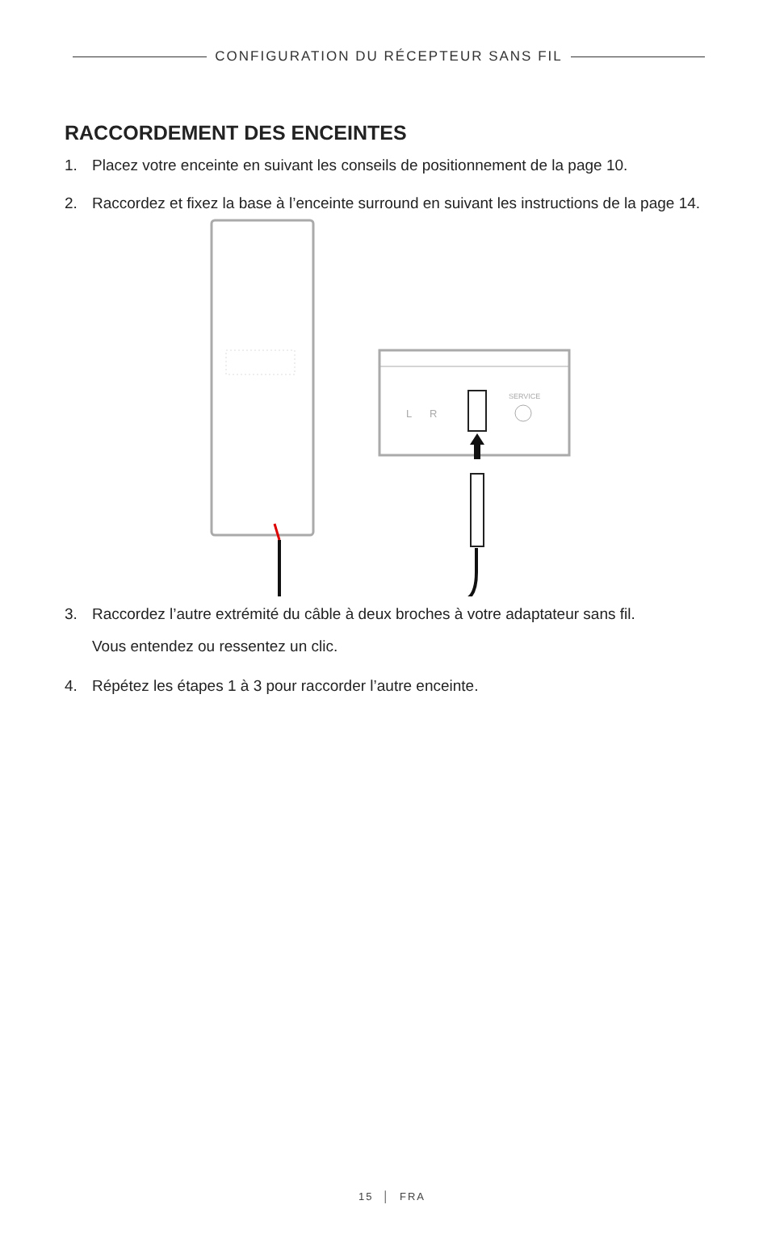CONFIGURATION DU RÉCEPTEUR SANS FIL
RACCORDEMENT DES ENCEINTES
1. Placez votre enceinte en suivant les conseils de positionnement de la page 10.
2. Raccordez et fixez la base à l’enceinte surround en suivant les instructions de la page 14.
L
R
SERVICE
3. Raccordez l’autre extrémité du câble à deux broches à votre adaptateur sans fil.
Vous entendez ou ressentez un clic.
4. Répétez les étapes 1 à 3 pour raccorder l’autre enceinte.
15 │ FRA